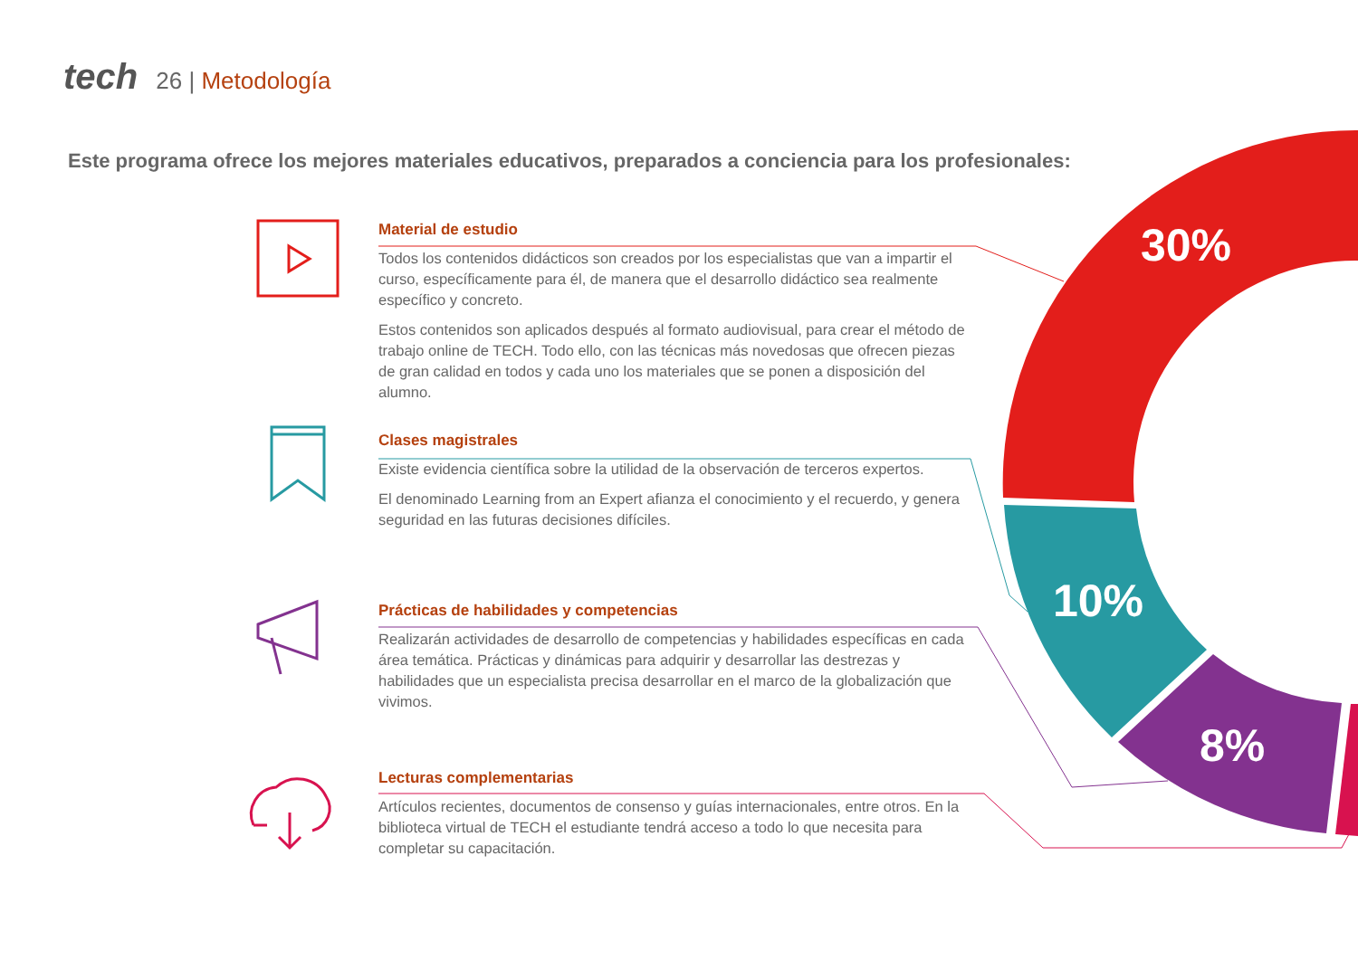tech 26 | Metodología
Este programa ofrece los mejores materiales educativos, preparados a conciencia para los profesionales:
Material de estudio
Todos los contenidos didácticos son creados por los especialistas que van a impartir el curso, específicamente para él, de manera que el desarrollo didáctico sea realmente específico y concreto.
Estos contenidos son aplicados después al formato audiovisual, para crear el método de trabajo online de TECH. Todo ello, con las técnicas más novedosas que ofrecen piezas de gran calidad en todos y cada uno los materiales que se ponen a disposición del alumno.
Clases magistrales
Existe evidencia científica sobre la utilidad de la observación de terceros expertos.
El denominado Learning from an Expert afianza el conocimiento y el recuerdo, y genera seguridad en las futuras decisiones difíciles.
Prácticas de habilidades y competencias
Realizarán actividades de desarrollo de competencias y habilidades específicas en cada área temática. Prácticas y dinámicas para adquirir y desarrollar las destrezas y habilidades que un especialista precisa desarrollar en el marco de la globalización que vivimos.
Lecturas complementarias
Artículos recientes, documentos de consenso y guías internacionales, entre otros. En la biblioteca virtual de TECH el estudiante tendrá acceso a todo lo que necesita para completar su capacitación.
30%
10%
8%